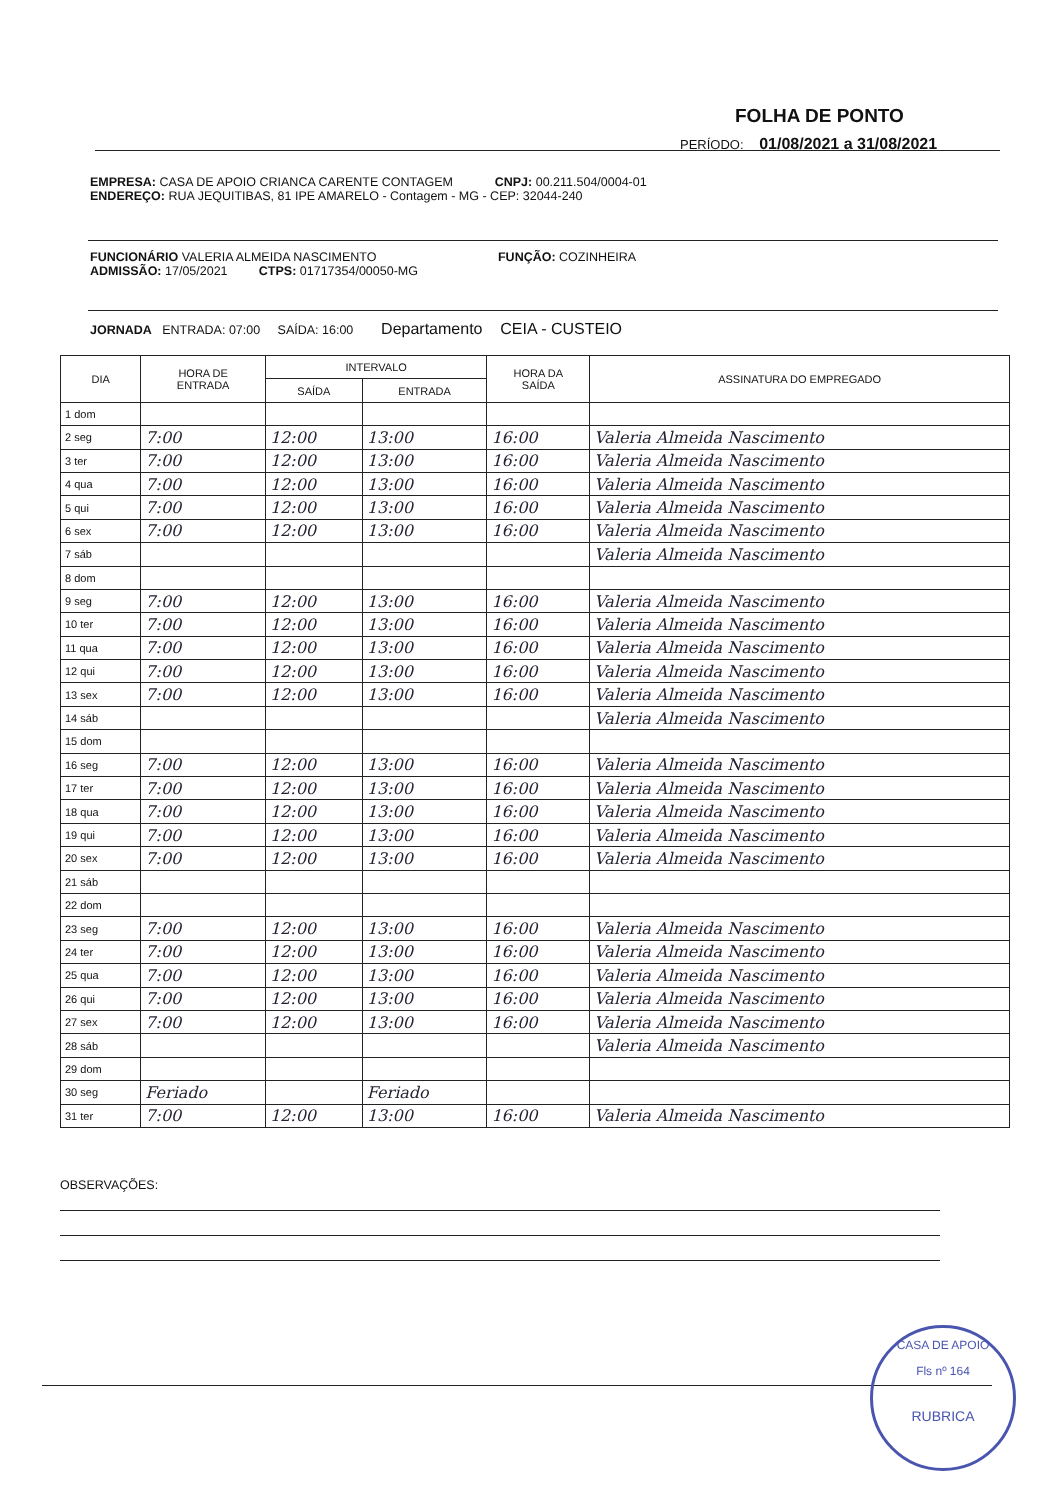FOLHA DE PONTO
PERÍODO: 01/08/2021 a 31/08/2021
EMPRESA: CASA DE APOIO CRIANCA CARENTE CONTAGEM CNPJ: 00.211.504/0004-01
ENDEREÇO: RUA JEQUITIBAS, 81 IPE AMARELO - Contagem - MG - CEP: 32044-240
FUNCIONÁRIO VALERIA ALMEIDA NASCIMENTO FUNÇÃO: COZINHEIRA
ADMISSÃO: 17/05/2021 CTPS: 01717354/00050-MG
JORNADA ENTRADA: 07:00 SAÍDA: 16:00 Departamento CEIA - CUSTEIO
| DIA | HORA DE ENTRADA | INTERVALO | | HORA DA SAÍDA | ASSINATURA DO EMPREGADO |
| --- | --- | --- | --- | --- | --- |
| | | SAÍDA | ENTRADA | | |
| 1 dom | | | | | |
| 2 seg | 7:00 | 12:00 | 13:00 | 16:00 | Valeria Almeida Nascimento |
| 3 ter | 7:00 | 12:00 | 13:00 | 16:00 | Valeria Almeida Nascimento |
| 4 qua | 7:00 | 12:00 | 13:00 | 16:00 | Valeria Almeida Nascimento |
| 5 qui | 7:00 | 12:00 | 13:00 | 16:00 | Valeria Almeida Nascimento |
| 6 sex | 7:00 | 12:00 | 13:00 | 16:00 | Valeria Almeida Nascimento |
| 7 sáb | | | | | Valeria Almeida Nascimento |
| 8 dom | | | | | |
| 9 seg | 7:00 | 12:00 | 13:00 | 16:00 | Valeria Almeida Nascimento |
| 10 ter | 7:00 | 12:00 | 13:00 | 16:00 | Valeria Almeida Nascimento |
| 11 qua | 7:00 | 12:00 | 13:00 | 16:00 | Valeria Almeida Nascimento |
| 12 qui | 7:00 | 12:00 | 13:00 | 16:00 | Valeria Almeida Nascimento |
| 13 sex | 7:00 | 12:00 | 13:00 | 16:00 | Valeria Almeida Nascimento |
| 14 sáb | | | | | Valeria Almeida Nascimento |
| 15 dom | | | | | |
| 16 seg | 7:00 | 12:00 | 13:00 | 16:00 | Valeria Almeida Nascimento |
| 17 ter | 7:00 | 12:00 | 13:00 | 16:00 | Valeria Almeida Nascimento |
| 18 qua | 7:00 | 12:00 | 13:00 | 16:00 | Valeria Almeida Nascimento |
| 19 qui | 7:00 | 12:00 | 13:00 | 16:00 | Valeria Almeida Nascimento |
| 20 sex | 7:00 | 12:00 | 13:00 | 16:00 | Valeria Almeida Nascimento |
| 21 sáb | | | | | |
| 22 dom | | | | | |
| 23 seg | 7:00 | 12:00 | 13:00 | 16:00 | Valeria Almeida Nascimento |
| 24 ter | 7:00 | 12:00 | 13:00 | 16:00 | Valeria Almeida Nascimento |
| 25 qua | 7:00 | 12:00 | 13:00 | 16:00 | Valeria Almeida Nascimento |
| 26 qui | 7:00 | 12:00 | 13:00 | 16:00 | Valeria Almeida Nascimento |
| 27 sex | 7:00 | 12:00 | 13:00 | 16:00 | Valeria Almeida Nascimento |
| 28 sáb | | | | | Valeria Almeida Nascimento |
| 29 dom | | | | | |
| 30 seg | Feriado | | Feriado | | |
| 31 ter | 7:00 | 12:00 | 13:00 | 16:00 | Valeria Almeida Nascimento |
OBSERVAÇÕES:
CASA DE APOIO
Fls nº 164
RUBRICA